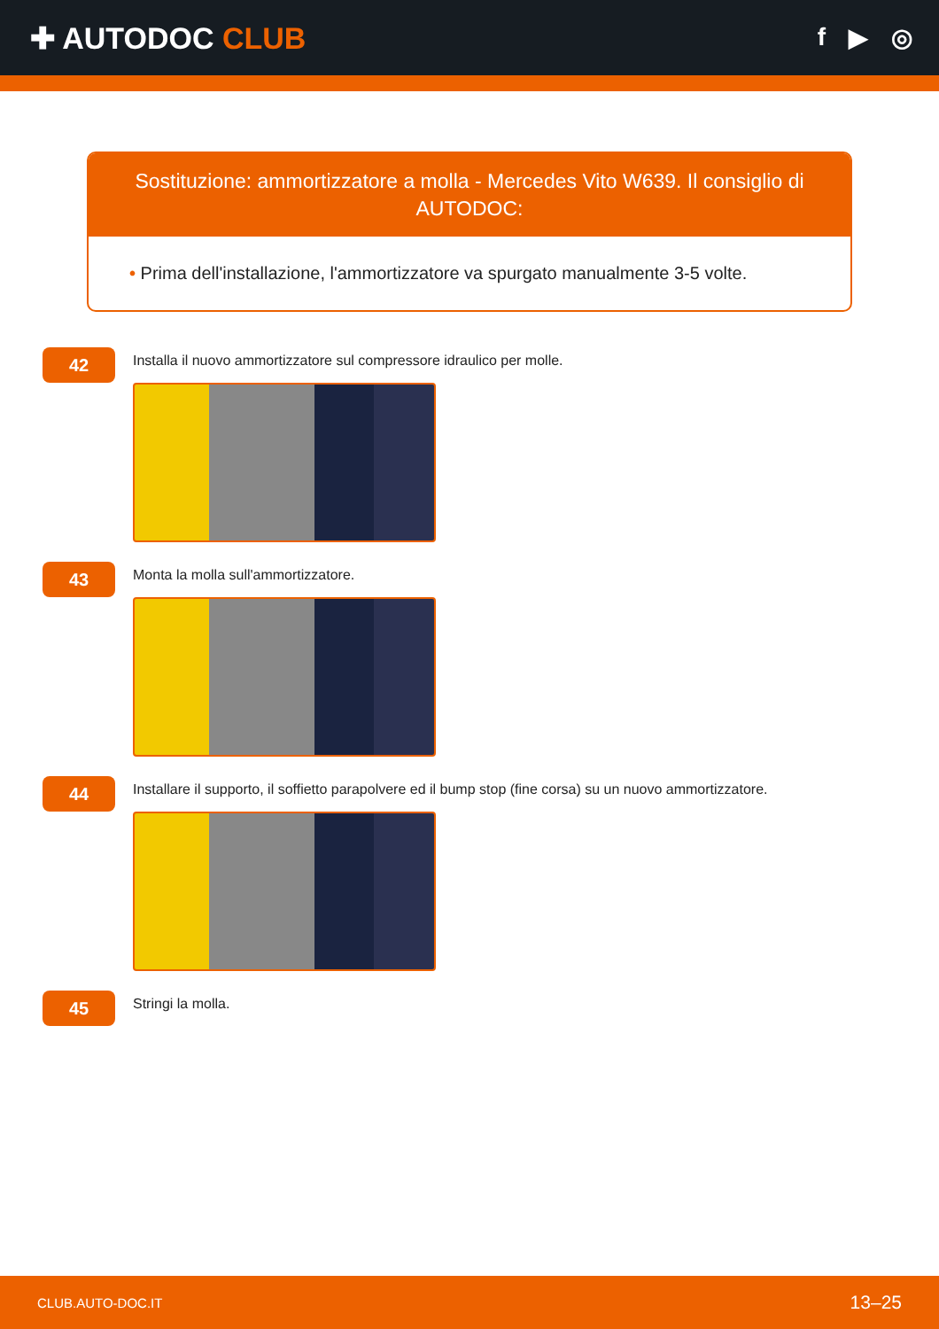✚ AUTODOC CLUB
f ▶ ◎
Sostituzione: ammortizzatore a molla - Mercedes Vito W639. Il consiglio di AUTODOC:
• Prima dell'installazione, l'ammortizzatore va spurgato manualmente 3-5 volte.
42
Installa il nuovo ammortizzatore sul compressore idraulico per molle.
43
Monta la molla sull'ammortizzatore.
44
Installare il supporto, il soffietto parapolvere ed il bump stop (fine corsa) su un nuovo ammortizzatore.
45
Stringi la molla.
CLUB.AUTO-DOC.IT 13–25